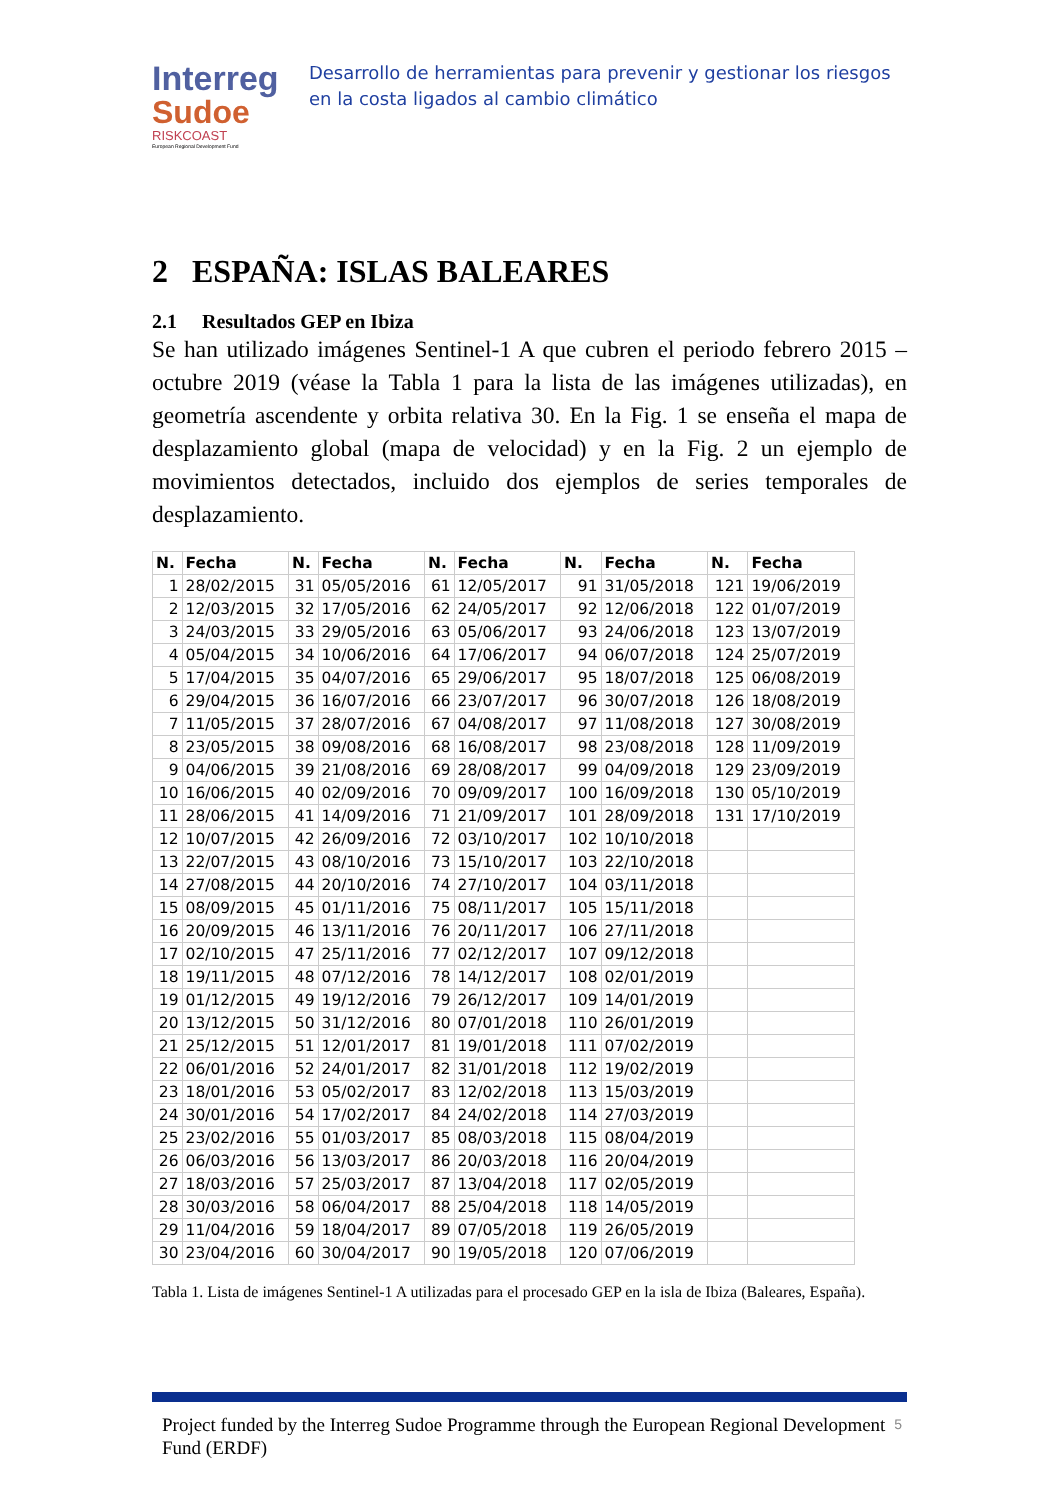Interreg
Sudoe
RISKCOAST
European Regional Development Fund
Desarrollo de herramientas para prevenir y gestionar los riesgos en la costa ligados al cambio climático
2 ESPAÑA: ISLAS BALEARES
2.1 Resultados GEP en Ibiza
Se han utilizado imágenes Sentinel-1 A que cubren el periodo febrero 2015 – octubre 2019 (véase la Tabla 1 para la lista de las imágenes utilizadas), en geometría ascendente y orbita relativa 30. En la Fig. 1 se enseña el mapa de desplazamiento global (mapa de velocidad) y en la Fig. 2 un ejemplo de movimientos detectados, incluido dos ejemplos de series temporales de desplazamiento.
| N. | Fecha | N. | Fecha | N. | Fecha | N. | Fecha | N. | Fecha |
| --- | --- | --- | --- | --- | --- | --- | --- | --- | --- |
| 1 | 28/02/2015 | 31 | 05/05/2016 | 61 | 12/05/2017 | 91 | 31/05/2018 | 121 | 19/06/2019 |
| 2 | 12/03/2015 | 32 | 17/05/2016 | 62 | 24/05/2017 | 92 | 12/06/2018 | 122 | 01/07/2019 |
| 3 | 24/03/2015 | 33 | 29/05/2016 | 63 | 05/06/2017 | 93 | 24/06/2018 | 123 | 13/07/2019 |
| 4 | 05/04/2015 | 34 | 10/06/2016 | 64 | 17/06/2017 | 94 | 06/07/2018 | 124 | 25/07/2019 |
| 5 | 17/04/2015 | 35 | 04/07/2016 | 65 | 29/06/2017 | 95 | 18/07/2018 | 125 | 06/08/2019 |
| 6 | 29/04/2015 | 36 | 16/07/2016 | 66 | 23/07/2017 | 96 | 30/07/2018 | 126 | 18/08/2019 |
| 7 | 11/05/2015 | 37 | 28/07/2016 | 67 | 04/08/2017 | 97 | 11/08/2018 | 127 | 30/08/2019 |
| 8 | 23/05/2015 | 38 | 09/08/2016 | 68 | 16/08/2017 | 98 | 23/08/2018 | 128 | 11/09/2019 |
| 9 | 04/06/2015 | 39 | 21/08/2016 | 69 | 28/08/2017 | 99 | 04/09/2018 | 129 | 23/09/2019 |
| 10 | 16/06/2015 | 40 | 02/09/2016 | 70 | 09/09/2017 | 100 | 16/09/2018 | 130 | 05/10/2019 |
| 11 | 28/06/2015 | 41 | 14/09/2016 | 71 | 21/09/2017 | 101 | 28/09/2018 | 131 | 17/10/2019 |
| 12 | 10/07/2015 | 42 | 26/09/2016 | 72 | 03/10/2017 | 102 | 10/10/2018 | | |
| 13 | 22/07/2015 | 43 | 08/10/2016 | 73 | 15/10/2017 | 103 | 22/10/2018 | | |
| 14 | 27/08/2015 | 44 | 20/10/2016 | 74 | 27/10/2017 | 104 | 03/11/2018 | | |
| 15 | 08/09/2015 | 45 | 01/11/2016 | 75 | 08/11/2017 | 105 | 15/11/2018 | | |
| 16 | 20/09/2015 | 46 | 13/11/2016 | 76 | 20/11/2017 | 106 | 27/11/2018 | | |
| 17 | 02/10/2015 | 47 | 25/11/2016 | 77 | 02/12/2017 | 107 | 09/12/2018 | | |
| 18 | 19/11/2015 | 48 | 07/12/2016 | 78 | 14/12/2017 | 108 | 02/01/2019 | | |
| 19 | 01/12/2015 | 49 | 19/12/2016 | 79 | 26/12/2017 | 109 | 14/01/2019 | | |
| 20 | 13/12/2015 | 50 | 31/12/2016 | 80 | 07/01/2018 | 110 | 26/01/2019 | | |
| 21 | 25/12/2015 | 51 | 12/01/2017 | 81 | 19/01/2018 | 111 | 07/02/2019 | | |
| 22 | 06/01/2016 | 52 | 24/01/2017 | 82 | 31/01/2018 | 112 | 19/02/2019 | | |
| 23 | 18/01/2016 | 53 | 05/02/2017 | 83 | 12/02/2018 | 113 | 15/03/2019 | | |
| 24 | 30/01/2016 | 54 | 17/02/2017 | 84 | 24/02/2018 | 114 | 27/03/2019 | | |
| 25 | 23/02/2016 | 55 | 01/03/2017 | 85 | 08/03/2018 | 115 | 08/04/2019 | | |
| 26 | 06/03/2016 | 56 | 13/03/2017 | 86 | 20/03/2018 | 116 | 20/04/2019 | | |
| 27 | 18/03/2016 | 57 | 25/03/2017 | 87 | 13/04/2018 | 117 | 02/05/2019 | | |
| 28 | 30/03/2016 | 58 | 06/04/2017 | 88 | 25/04/2018 | 118 | 14/05/2019 | | |
| 29 | 11/04/2016 | 59 | 18/04/2017 | 89 | 07/05/2018 | 119 | 26/05/2019 | | |
| 30 | 23/04/2016 | 60 | 30/04/2017 | 90 | 19/05/2018 | 120 | 07/06/2019 | | |
Tabla 1. Lista de imágenes Sentinel-1 A utilizadas para el procesado GEP en la isla de Ibiza (Baleares, España).
Project funded by the Interreg Sudoe Programme through the European Regional Development Fund (ERDF)
5